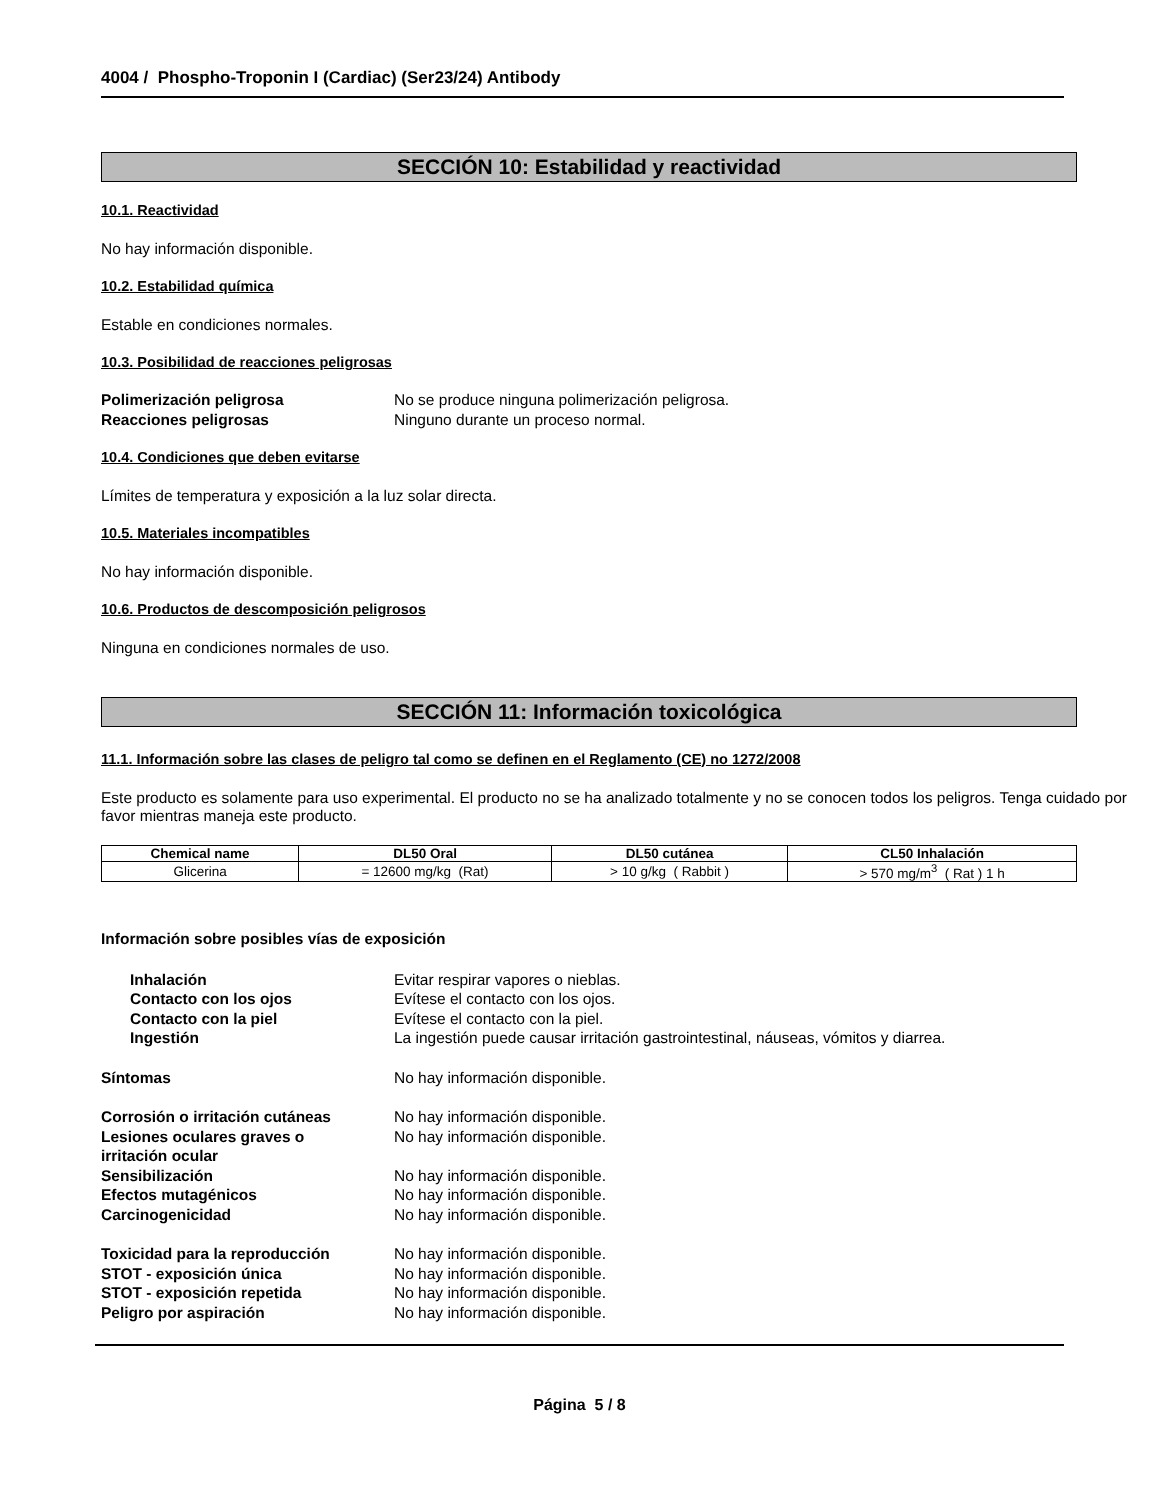4004 / Phospho-Troponin I (Cardiac) (Ser23/24) Antibody
SECCIÓN 10: Estabilidad y reactividad
10.1. Reactividad
No hay información disponible.
10.2. Estabilidad química
Estable en condiciones normales.
10.3. Posibilidad de reacciones peligrosas
Polimerización peligrosa No se produce ninguna polimerización peligrosa. Reacciones peligrosas Ninguno durante un proceso normal.
10.4. Condiciones que deben evitarse
Límites de temperatura y exposición a la luz solar directa.
10.5. Materiales incompatibles
No hay información disponible.
10.6. Productos de descomposición peligrosos
Ninguna en condiciones normales de uso.
SECCIÓN 11: Información toxicológica
11.1. Información sobre las clases de peligro tal como se definen en el Reglamento (CE) no 1272/2008
Este producto es solamente para uso experimental. El producto no se ha analizado totalmente y no se conocen todos los peligros. Tenga cuidado por favor mientras maneja este producto.
| Chemical name | DL50 Oral | DL50 cutánea | CL50 Inhalación |
| --- | --- | --- | --- |
| Glicerina | = 12600 mg/kg (Rat) | > 10 g/kg ( Rabbit ) | > 570 mg/m<sup>3</sup> ( Rat ) 1 h |
Información sobre posibles vías de exposición
Inhalación Evitar respirar vapores o nieblas. Contacto con los ojos Evítese el contacto con los ojos. Contacto con la piel Evítese el contacto con la piel. Ingestión La ingestión puede causar irritación gastrointestinal, náuseas, vómitos y diarrea.
Síntomas No hay información disponible.
Corrosión o irritación cutáneas No hay información disponible. Lesiones oculares graves o
irritación ocular No hay información disponible. Sensibilización No hay información disponible. Efectos mutagénicos No hay información disponible. Carcinogenicidad No hay información disponible.
Toxicidad para la reproducción No hay información disponible. STOT - exposición única No hay información disponible. STOT - exposición repetida No hay información disponible. Peligro por aspiración No hay información disponible.
Página 5 / 8